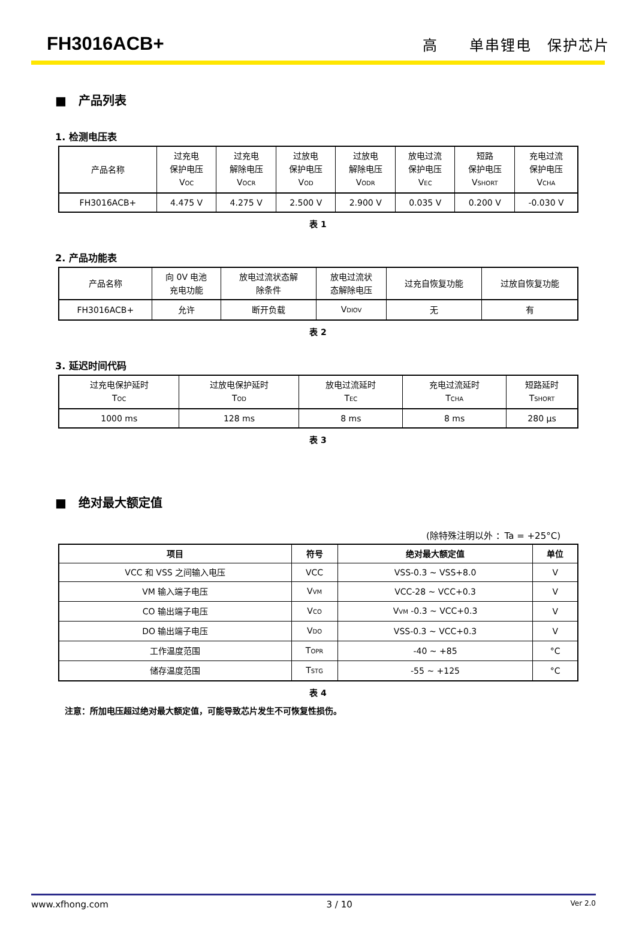FH3016ACB+
高　　单串锂电　保护芯片
■　产品列表
1. 检测电压表
| 产品名称 | 过充电 保护电压 V<sub>OC</sub> | 过充电 解除电压 V<sub>OCR</sub> | 过放电 保护电压 V<sub>OD</sub> | 过放电 解除电压 V<sub>ODR</sub> | 放电过流 保护电压 V<sub>EC</sub> | 短路 保护电压 V<sub>SHORT</sub> | 充电过流 保护电压 V<sub>CHA</sub> |
| FH3016ACB+ | 4.475 V | 4.275 V | 2.500 V | 2.900 V | 0.035 V | 0.200 V | -0.030 V |
表 1
2. 产品功能表
| 产品名称 | 向 0V 电池 充电功能 | 放电过流状态解 除条件 | 放电过流状 态解除电压 | 过充自恢复功能 | 过放自恢复功能 |
| FH3016ACB+ | 允许 | 断开负载 | V<sub>DIOV</sub> | 无 | 有 |
表 2
3. 延迟时间代码
| 过充电保护延时 T<sub>OC</sub> | 过放电保护延时 T<sub>OD</sub> | 放电过流延时 T<sub>EC</sub> | 充电过流延时 T<sub>CHA</sub> | 短路延时 T<sub>SHORT</sub> |
| 1000 ms | 128 ms | 8 ms | 8 ms | 280 μs |
表 3
■　绝对最大额定值
(除特殊注明以外 ：Ta = +25°C)
| 项目 | 符号 | 绝对最大额定值 | 单位 |
| --- | --- | --- | --- |
| VCC 和 VSS 之间输入电压 | VCC | VSS-0.3 ~ VSS+8.0 | V |
| VM 输入端子电压 | V<sub>VM</sub> | VCC-28 ~ VCC+0.3 | V |
| CO 输出端子电压 | V<sub>CO</sub> | V<sub>VM</sub> -0.3 ~ VCC+0.3 | V |
| DO 输出端子电压 | V<sub>DO</sub> | VSS-0.3 ~ VCC+0.3 | V |
| 工作温度范围 | T<sub>OPR</sub> | -40 ~ +85 | °C |
| 储存温度范围 | T<sub>STG</sub> | -55 ~ +125 | °C |
表 4
注意：所加电压超过绝对最大额定值，可能导致芯片发生不可恢复性损伤。
www.xfhong.com 3 / 10 Ver 2.0